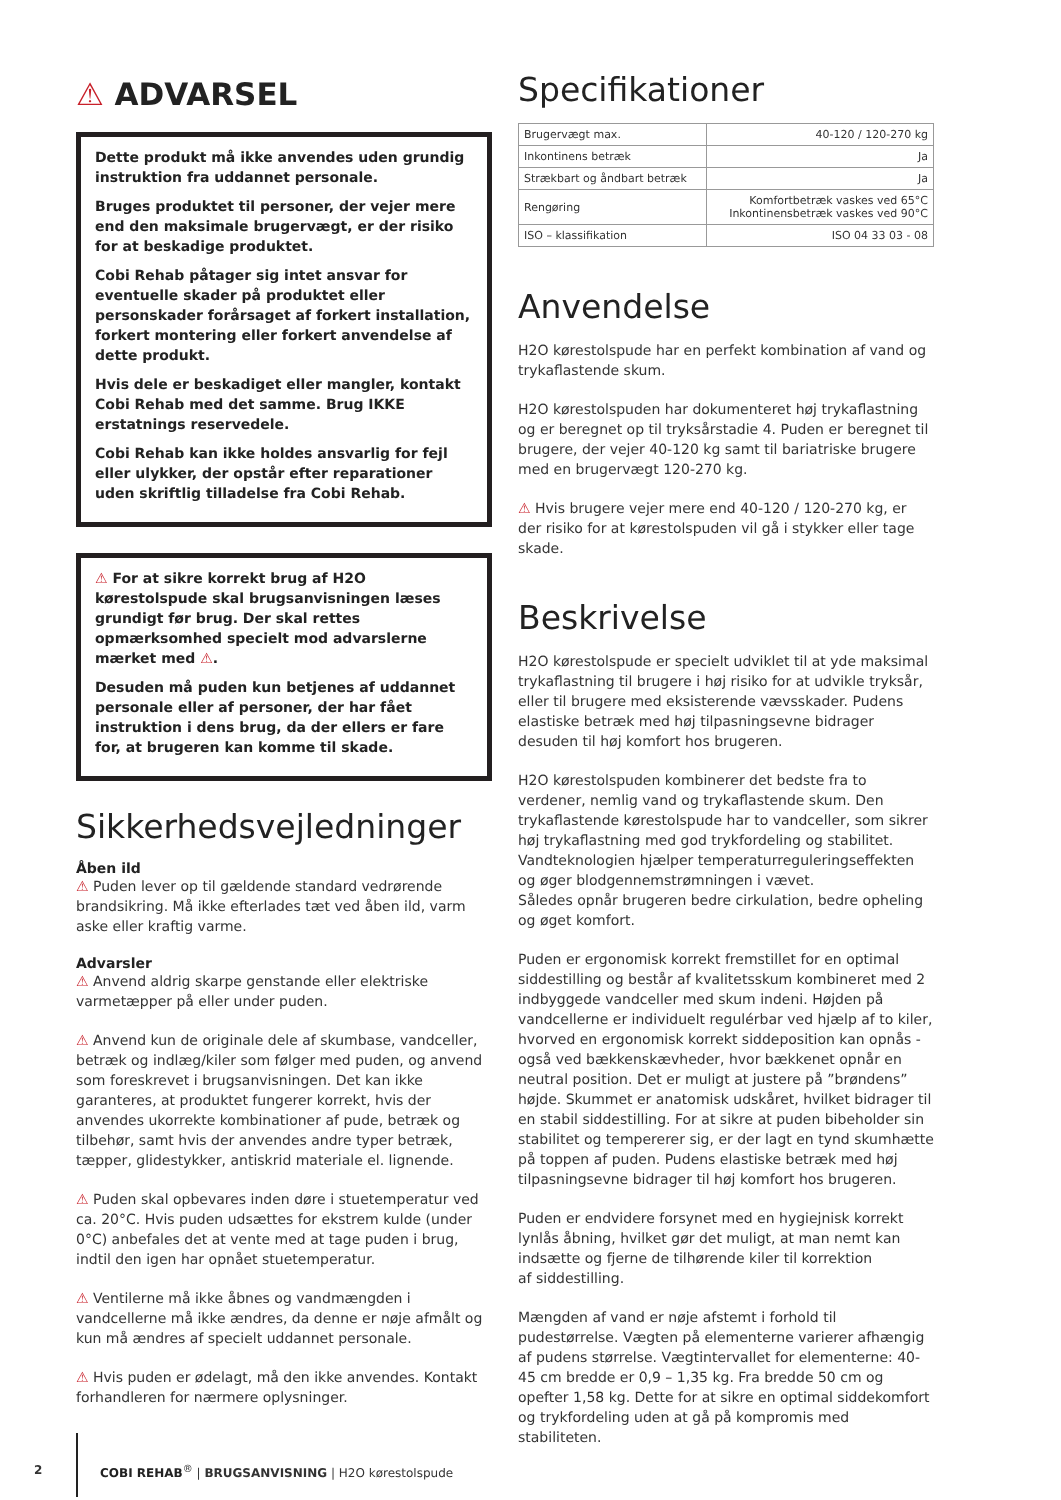⚠ ADVARSEL
Dette produkt må ikke anvendes uden grundig instruktion fra uddannet personale.
Bruges produktet til personer, der vejer mere end den maksimale brugervægt, er der risiko for at beskadige produktet.
Cobi Rehab påtager sig intet ansvar for eventuelle skader på produktet eller personskader forårsaget af forkert installation, forkert montering eller forkert anvendelse af dette produkt.
Hvis dele er beskadiget eller mangler, kontakt Cobi Rehab med det samme. Brug IKKE erstatnings reservedele.
Cobi Rehab kan ikke holdes ansvarlig for fejl eller ulykker, der opstår efter reparationer uden skriftlig tilladelse fra Cobi Rehab.
⚠ For at sikre korrekt brug af H2O kørestolspude skal brugsanvisningen læses grundigt før brug. Der skal rettes opmærksomhed specielt mod advarslerne mærket med ⚠.
Desuden må puden kun betjenes af uddannet personale eller af personer, der har fået instruktion i dens brug, da der ellers er fare for, at brugeren kan komme til skade.
Sikkerhedsvejledninger
Åben ild
⚠ Puden lever op til gældende standard vedrørende brandsikring. Må ikke efterlades tæt ved åben ild, varm aske eller kraftig varme.
Advarsler
⚠ Anvend aldrig skarpe genstande eller elektriske varmetæpper på eller under puden.
⚠ Anvend kun de originale dele af skumbase, vandceller, betræk og indlæg/kiler som følger med puden, og anvend som foreskrevet i brugsanvisningen. Det kan ikke garanteres, at produktet fungerer korrekt, hvis der anvendes ukorrekte kombinationer af pude, betræk og tilbehør, samt hvis der anvendes andre typer betræk, tæpper, glidestykker, antiskrid materiale el. lignende.
⚠ Puden skal opbevares inden døre i stuetemperatur ved ca. 20°C. Hvis puden udsættes for ekstrem kulde (under 0°C) anbefales det at vente med at tage puden i brug, indtil den igen har opnået stuetemperatur.
⚠ Ventilerne må ikke åbnes og vandmængden i vandcellerne må ikke ændres, da denne er nøje afmålt og kun må ændres af specielt uddannet personale.
⚠ Hvis puden er ødelagt, må den ikke anvendes. Kontakt forhandleren for nærmere oplysninger.
Specifikationer
| Brugervægt max. | 40-120 / 120-270 kg |
| Inkontinens betræk | Ja |
| Strækbart og åndbart betræk | Ja |
| Rengøring | Komfortbetræk vaskes ved 65°C Inkontinensbetræk vaskes ved 90°C |
| ISO – klassifikation | ISO 04 33 03 - 08 |
Anvendelse
H2O kørestolspude har en perfekt kombination af vand og trykaflastende skum.
H2O kørestolspuden har dokumenteret høj trykaflastning og er beregnet op til tryksårstadie 4. Puden er beregnet til brugere, der vejer 40-120 kg samt til bariatriske brugere med en brugervægt 120-270 kg.
⚠ Hvis brugere vejer mere end 40-120 / 120-270 kg, er der risiko for at kørestolspuden vil gå i stykker eller tage skade.
Beskrivelse
H2O kørestolspude er specielt udviklet til at yde maksimal trykaflastning til brugere i høj risiko for at udvikle tryksår, eller til brugere med eksisterende vævsskader. Pudens elastiske betræk med høj tilpasningsevne bidrager desuden til høj komfort hos brugeren.
H2O kørestolspuden kombinerer det bedste fra to verdener, nemlig vand og trykaflastende skum. Den trykaflastende kørestolspude har to vandceller, som sikrer høj trykaflastning med god trykfordeling og stabilitet. Vandteknologien hjælper temperaturreguleringseffekten og øger blodgennemstrømningen i vævet.
Således opnår brugeren bedre cirkulation, bedre opheling og øget komfort.
Puden er ergonomisk korrekt fremstillet for en optimal siddestilling og består af kvalitetsskum kombineret med 2 indbyggede vandceller med skum indeni. Højden på vandcellerne er individuelt regulérbar ved hjælp af to kiler, hvorved en ergonomisk korrekt siddeposition kan opnås - også ved bækkenskævheder, hvor bækkenet opnår en neutral position. Det er muligt at justere på ”brøndens” højde. Skummet er anatomisk udskåret, hvilket bidrager til en stabil siddestilling. For at sikre at puden bibeholder sin stabilitet og tempererer sig, er der lagt en tynd skumhætte på toppen af puden. Pudens elastiske betræk med høj tilpasningsevne bidrager til høj komfort hos brugeren.
Puden er endvidere forsynet med en hygiejnisk korrekt lynlås åbning, hvilket gør det muligt, at man nemt kan indsætte og fjerne de tilhørende kiler til korrektion
af siddestilling.
Mængden af vand er nøje afstemt i forhold til pudestørrelse. Vægten på elementerne varierer afhængig af pudens størrelse. Vægtintervallet for elementerne: 40-45 cm bredde er 0,9 – 1,35 kg. Fra bredde 50 cm og opefter 1,58 kg. Dette for at sikre en optimal siddekomfort og trykfordeling uden at gå på kompromis med stabiliteten.
2 COBI REHAB<sup>®</sup> | BRUGSANVISNING | H2O kørestolspude